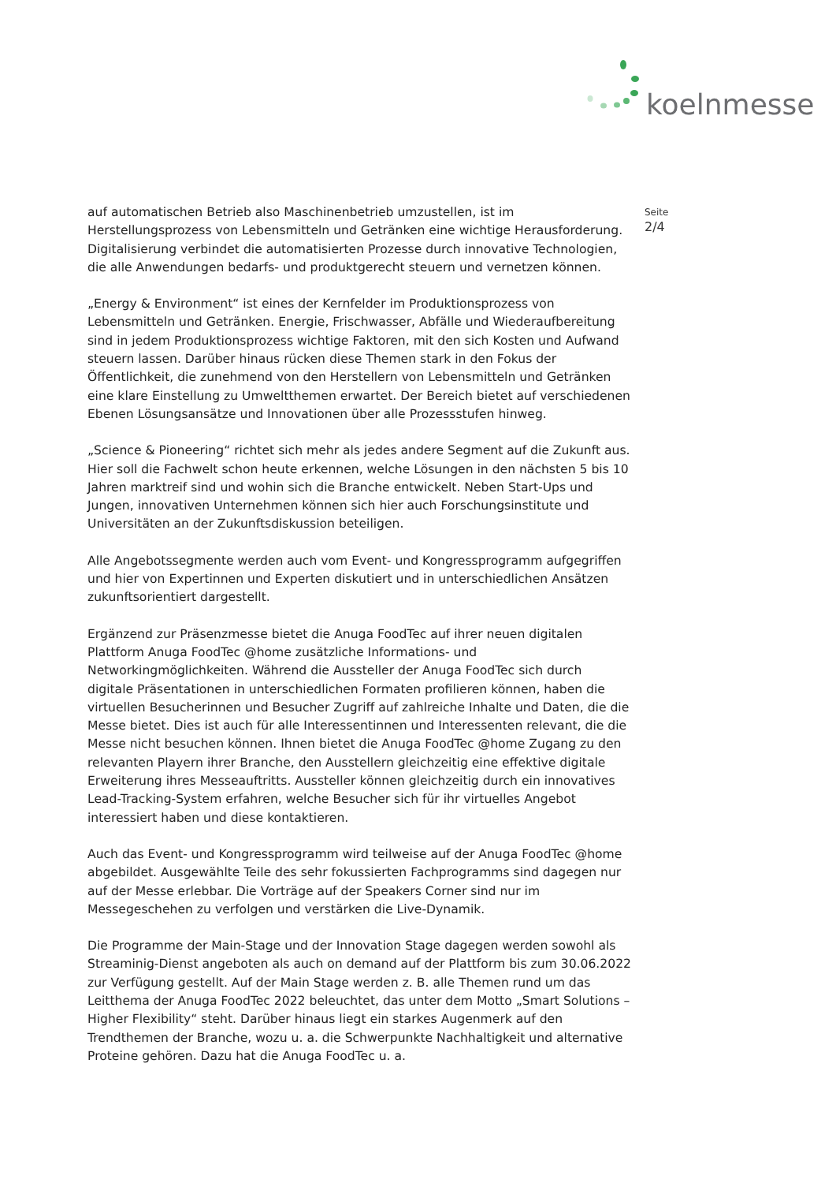koelnmesse
Seite
2/4
auf automatischen Betrieb also Maschinenbetrieb umzustellen, ist im Herstellungsprozess von Lebensmitteln und Getränken eine wichtige Herausforderung. Digitalisierung verbindet die automatisierten Prozesse durch innovative Technologien, die alle Anwendungen bedarfs- und produktgerecht steuern und vernetzen können.
„Energy & Environment“ ist eines der Kernfelder im Produktionsprozess von Lebensmitteln und Getränken. Energie, Frischwasser, Abfälle und Wiederaufbereitung sind in jedem Produktionsprozess wichtige Faktoren, mit den sich Kosten und Aufwand steuern lassen. Darüber hinaus rücken diese Themen stark in den Fokus der Öffentlichkeit, die zunehmend von den Herstellern von Lebensmitteln und Getränken eine klare Einstellung zu Umweltthemen erwartet. Der Bereich bietet auf verschiedenen Ebenen Lösungsansätze und Innovationen über alle Prozessstufen hinweg.
„Science & Pioneering“ richtet sich mehr als jedes andere Segment auf die Zukunft aus. Hier soll die Fachwelt schon heute erkennen, welche Lösungen in den nächsten 5 bis 10 Jahren marktreif sind und wohin sich die Branche entwickelt. Neben Start-Ups und Jungen, innovativen Unternehmen können sich hier auch Forschungsinstitute und Universitäten an der Zukunftsdiskussion beteiligen.
Alle Angebotssegmente werden auch vom Event- und Kongressprogramm aufgegriffen und hier von Expertinnen und Experten diskutiert und in unterschiedlichen Ansätzen zukunftsorientiert dargestellt.
Ergänzend zur Präsenzmesse bietet die Anuga FoodTec auf ihrer neuen digitalen Plattform Anuga FoodTec @home zusätzliche Informations- und Networkingmöglichkeiten. Während die Aussteller der Anuga FoodTec sich durch digitale Präsentationen in unterschiedlichen Formaten profilieren können, haben die virtuellen Besucherinnen und Besucher Zugriff auf zahlreiche Inhalte und Daten, die die Messe bietet. Dies ist auch für alle Interessentinnen und Interessenten relevant, die die Messe nicht besuchen können. Ihnen bietet die Anuga FoodTec @home Zugang zu den relevanten Playern ihrer Branche, den Ausstellern gleichzeitig eine effektive digitale Erweiterung ihres Messeauftritts. Aussteller können gleichzeitig durch ein innovatives Lead-Tracking-System erfahren, welche Besucher sich für ihr virtuelles Angebot interessiert haben und diese kontaktieren.
Auch das Event- und Kongressprogramm wird teilweise auf der Anuga FoodTec @home abgebildet. Ausgewählte Teile des sehr fokussierten Fachprogramms sind dagegen nur auf der Messe erlebbar. Die Vorträge auf der Speakers Corner sind nur im Messegeschehen zu verfolgen und verstärken die Live-Dynamik.
Die Programme der Main-Stage und der Innovation Stage dagegen werden sowohl als Streaminig-Dienst angeboten als auch on demand auf der Plattform bis zum 30.06.2022 zur Verfügung gestellt. Auf der Main Stage werden z. B. alle Themen rund um das Leitthema der Anuga FoodTec 2022 beleuchtet, das unter dem Motto „Smart Solutions – Higher Flexibility“ steht. Darüber hinaus liegt ein starkes Augenmerk auf den Trendthemen der Branche, wozu u. a. die Schwerpunkte Nachhaltigkeit und alternative Proteine gehören. Dazu hat die Anuga FoodTec u. a.